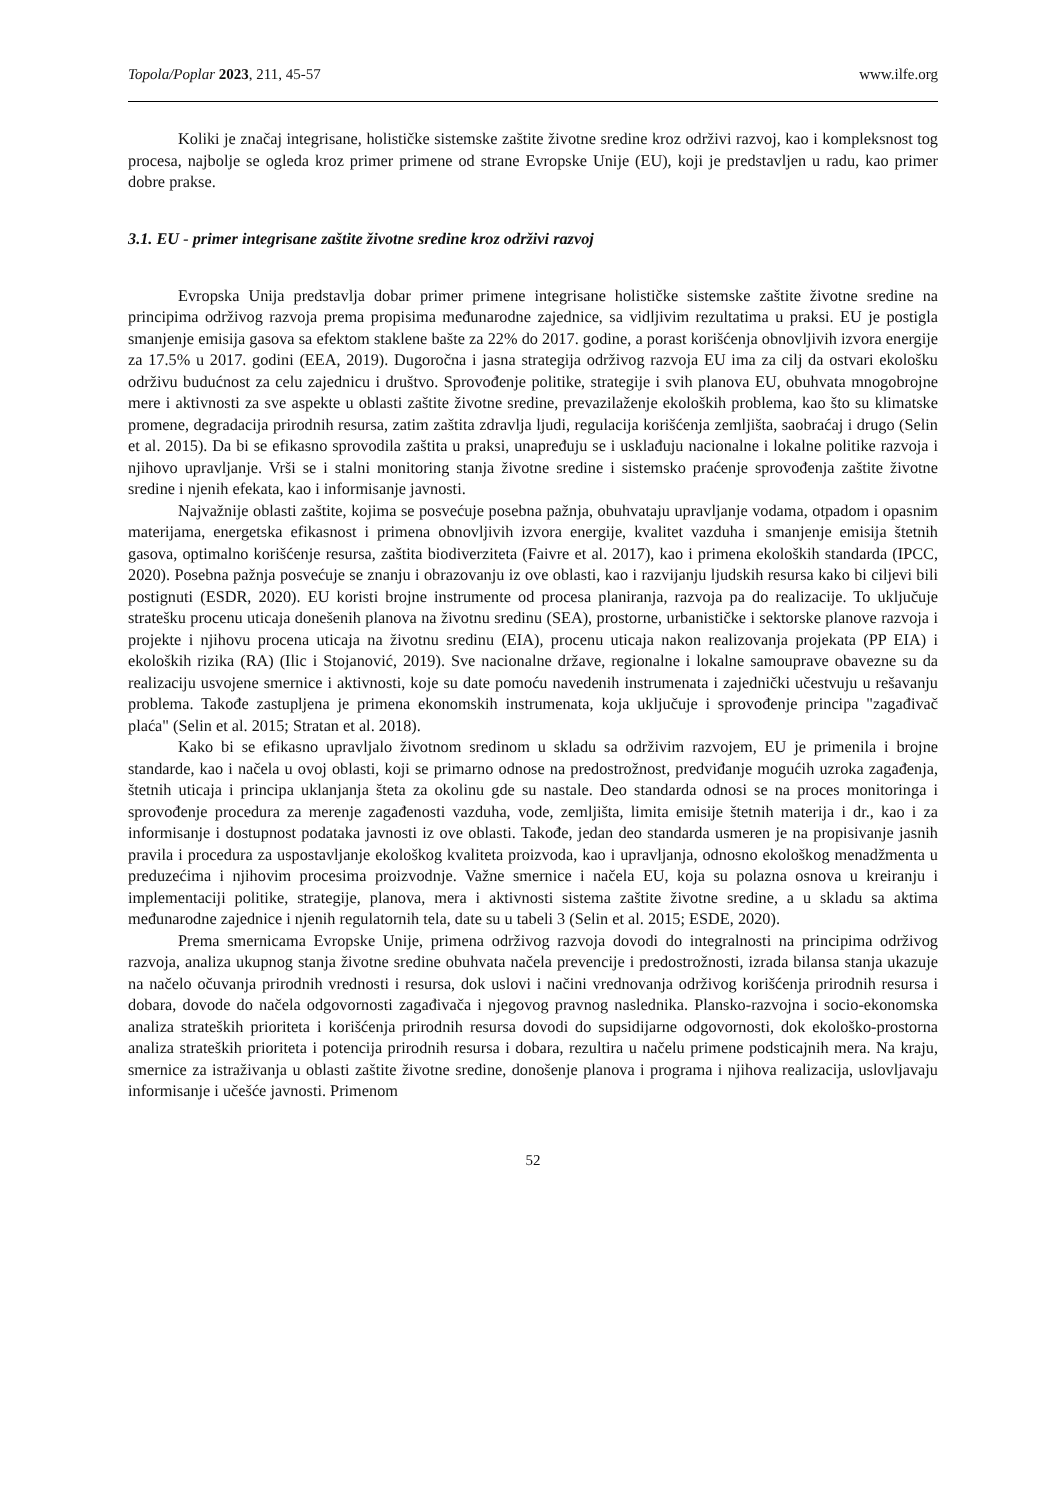Topola/Poplar 2023, 211, 45-57 www.ilfe.org
Koliki je značaj integrisane, holističke sistemske zaštite životne sredine kroz održivi razvoj, kao i kompleksnost tog procesa, najbolje se ogleda kroz primer primene od strane Evropske Unije (EU), koji je predstavljen u radu, kao primer dobre prakse.
3.1. EU - primer integrisane zaštite životne sredine kroz održivi razvoj
Evropska Unija predstavlja dobar primer primene integrisane holističke sistemske zaštite životne sredine na principima održivog razvoja prema propisima međunarodne zajednice, sa vidljivim rezultatima u praksi. EU je postigla smanjenje emisija gasova sa efektom staklene bašte za 22% do 2017. godine, a porast korišćenja obnovljivih izvora energije za 17.5% u 2017. godini (EEA, 2019). Dugoročna i jasna strategija održivog razvoja EU ima za cilj da ostvari ekološku održivu budućnost za celu zajednicu i društvo. Sprovođenje politike, strategije i svih planova EU, obuhvata mnogobrojne mere i aktivnosti za sve aspekte u oblasti zaštite životne sredine, prevazilaženje ekoloških problema, kao što su klimatske promene, degradacija prirodnih resursa, zatim zaštita zdravlja ljudi, regulacija korišćenja zemljišta, saobraćaj i drugo (Selin et al. 2015). Da bi se efikasno sprovodila zaštita u praksi, unapređuju se i usklađuju nacionalne i lokalne politike razvoja i njihovo upravljanje. Vrši se i stalni monitoring stanja životne sredine i sistemsko praćenje sprovođenja zaštite životne sredine i njenih efekata, kao i informisanje javnosti.
Najvažnije oblasti zaštite, kojima se posvećuje posebna pažnja, obuhvataju upravljanje vodama, otpadom i opasnim materijama, energetska efikasnost i primena obnovljivih izvora energije, kvalitet vazduha i smanjenje emisija štetnih gasova, optimalno korišćenje resursa, zaštita biodiverziteta (Faivre et al. 2017), kao i primena ekoloških standarda (IPCC, 2020). Posebna pažnja posvećuje se znanju i obrazovanju iz ove oblasti, kao i razvijanju ljudskih resursa kako bi ciljevi bili postignuti (ESDR, 2020). EU koristi brojne instrumente od procesa planiranja, razvoja pa do realizacije. To uključuje stratešku procenu uticaja donešenih planova na životnu sredinu (SEA), prostorne, urbanističke i sektorske planove razvoja i projekte i njihovu procena uticaja na životnu sredinu (EIA), procenu uticaja nakon realizovanja projekata (PP EIA) i ekoloških rizika (RA) (Ilic i Stojanović, 2019). Sve nacionalne države, regionalne i lokalne samouprave obavezne su da realizaciju usvojene smernice i aktivnosti, koje su date pomoću navedenih instrumenata i zajednički učestvuju u rešavanju problema. Takođe zastupljena je primena ekonomskih instrumenata, koja uključuje i sprovođenje principa "zagađivač plaća" (Selin et al. 2015; Stratan et al. 2018).
Kako bi se efikasno upravljalo životnom sredinom u skladu sa održivim razvojem, EU je primenila i brojne standarde, kao i načela u ovoj oblasti, koji se primarno odnose na predostrožnost, predviđanje mogućih uzroka zagađenja, štetnih uticaja i principa uklanjanja šteta za okolinu gde su nastale. Deo standarda odnosi se na proces monitoringa i sprovođenje procedura za merenje zagađenosti vazduha, vode, zemljišta, limita emisije štetnih materija i dr., kao i za informisanje i dostupnost podataka javnosti iz ove oblasti. Takođe, jedan deo standarda usmeren je na propisivanje jasnih pravila i procedura za uspostavljanje ekološkog kvaliteta proizvoda, kao i upravljanja, odnosno ekološkog menadžmenta u preduzećima i njihovim procesima proizvodnje. Važne smernice i načela EU, koja su polazna osnova u kreiranju i implementaciji politike, strategije, planova, mera i aktivnosti sistema zaštite životne sredine, a u skladu sa aktima međunarodne zajednice i njenih regulatornih tela, date su u tabeli 3 (Selin et al. 2015; ESDE, 2020).
Prema smernicama Evropske Unije, primena održivog razvoja dovodi do integralnosti na principima održivog razvoja, analiza ukupnog stanja životne sredine obuhvata načela prevencije i predostrožnosti, izrada bilansa stanja ukazuje na načelo očuvanja prirodnih vrednosti i resursa, dok uslovi i načini vrednovanja održivog korišćenja prirodnih resursa i dobara, dovode do načela odgovornosti zagađivača i njegovog pravnog naslednika. Plansko-razvojna i socio-ekonomska analiza strateških prioriteta i korišćenja prirodnih resursa dovodi do supsidijarne odgovornosti, dok ekološko-prostorna analiza strateških prioriteta i potencija prirodnih resursa i dobara, rezultira u načelu primene podsticajnih mera. Na kraju, smernice za istraživanja u oblasti zaštite životne sredine, donošenje planova i programa i njihova realizacija, uslovljavaju informisanje i učešće javnosti. Primenom
52